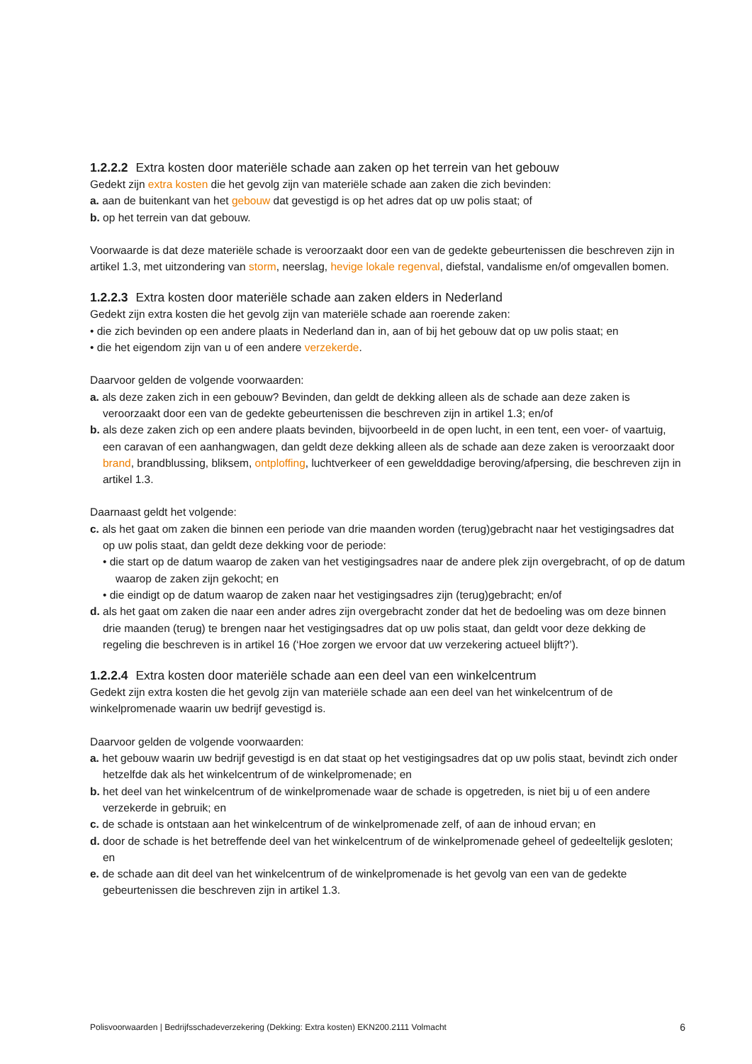1.2.2.2 Extra kosten door materiële schade aan zaken op het terrein van het gebouw
Gedekt zijn extra kosten die het gevolg zijn van materiële schade aan zaken die zich bevinden:
a. aan de buitenkant van het gebouw dat gevestigd is op het adres dat op uw polis staat; of
b. op het terrein van dat gebouw.
Voorwaarde is dat deze materiële schade is veroorzaakt door een van de gedekte gebeurtenissen die beschreven zijn in artikel 1.3, met uitzondering van storm, neerslag, hevige lokale regenval, diefstal, vandalisme en/of omgevallen bomen.
1.2.2.3 Extra kosten door materiële schade aan zaken elders in Nederland
Gedekt zijn extra kosten die het gevolg zijn van materiële schade aan roerende zaken:
• die zich bevinden op een andere plaats in Nederland dan in, aan of bij het gebouw dat op uw polis staat; en
• die het eigendom zijn van u of een andere verzekerde.
Daarvoor gelden de volgende voorwaarden:
a. als deze zaken zich in een gebouw? Bevinden, dan geldt de dekking alleen als de schade aan deze zaken is veroorzaakt door een van de gedekte gebeurtenissen die beschreven zijn in artikel 1.3; en/of
b. als deze zaken zich op een andere plaats bevinden, bijvoorbeeld in de open lucht, in een tent, een voer- of vaartuig, een caravan of een aanhangwagen, dan geldt deze dekking alleen als de schade aan deze zaken is veroorzaakt door brand, brandblussing, bliksem, ontploffing, luchtverkeer of een gewelddadige beroving/afpersing, die beschreven zijn in artikel 1.3.
Daarnaast geldt het volgende:
c. als het gaat om zaken die binnen een periode van drie maanden worden (terug)gebracht naar het vestigingsadres dat op uw polis staat, dan geldt deze dekking voor de periode:
• die start op de datum waarop de zaken van het vestigingsadres naar de andere plek zijn overgebracht, of op de datum waarop de zaken zijn gekocht; en
• die eindigt op de datum waarop de zaken naar het vestigingsadres zijn (terug)gebracht; en/of
d. als het gaat om zaken die naar een ander adres zijn overgebracht zonder dat het de bedoeling was om deze binnen drie maanden (terug) te brengen naar het vestigingsadres dat op uw polis staat, dan geldt voor deze dekking de regeling die beschreven is in artikel 16 (‘Hoe zorgen we ervoor dat uw verzekering actueel blijft?’).
1.2.2.4 Extra kosten door materiële schade aan een deel van een winkelcentrum
Gedekt zijn extra kosten die het gevolg zijn van materiële schade aan een deel van het winkelcentrum of de winkelpromenade waarin uw bedrijf gevestigd is.
Daarvoor gelden de volgende voorwaarden:
a. het gebouw waarin uw bedrijf gevestigd is en dat staat op het vestigingsadres dat op uw polis staat, bevindt zich onder hetzelfde dak als het winkelcentrum of de winkelpromenade; en
b. het deel van het winkelcentrum of de winkelpromenade waar de schade is opgetreden, is niet bij u of een andere verzekerde in gebruik; en
c. de schade is ontstaan aan het winkelcentrum of de winkelpromenade zelf, of aan de inhoud ervan; en
d. door de schade is het betreffende deel van het winkelcentrum of de winkelpromenade geheel of gedeeltelijk gesloten; en
e. de schade aan dit deel van het winkelcentrum of de winkelpromenade is het gevolg van een van de gedekte gebeurtenissen die beschreven zijn in artikel 1.3.
Polisvoorwaarden | Bedrijfsschadeverzekering (Dekking: Extra kosten) EKN200.2111 Volmacht 6